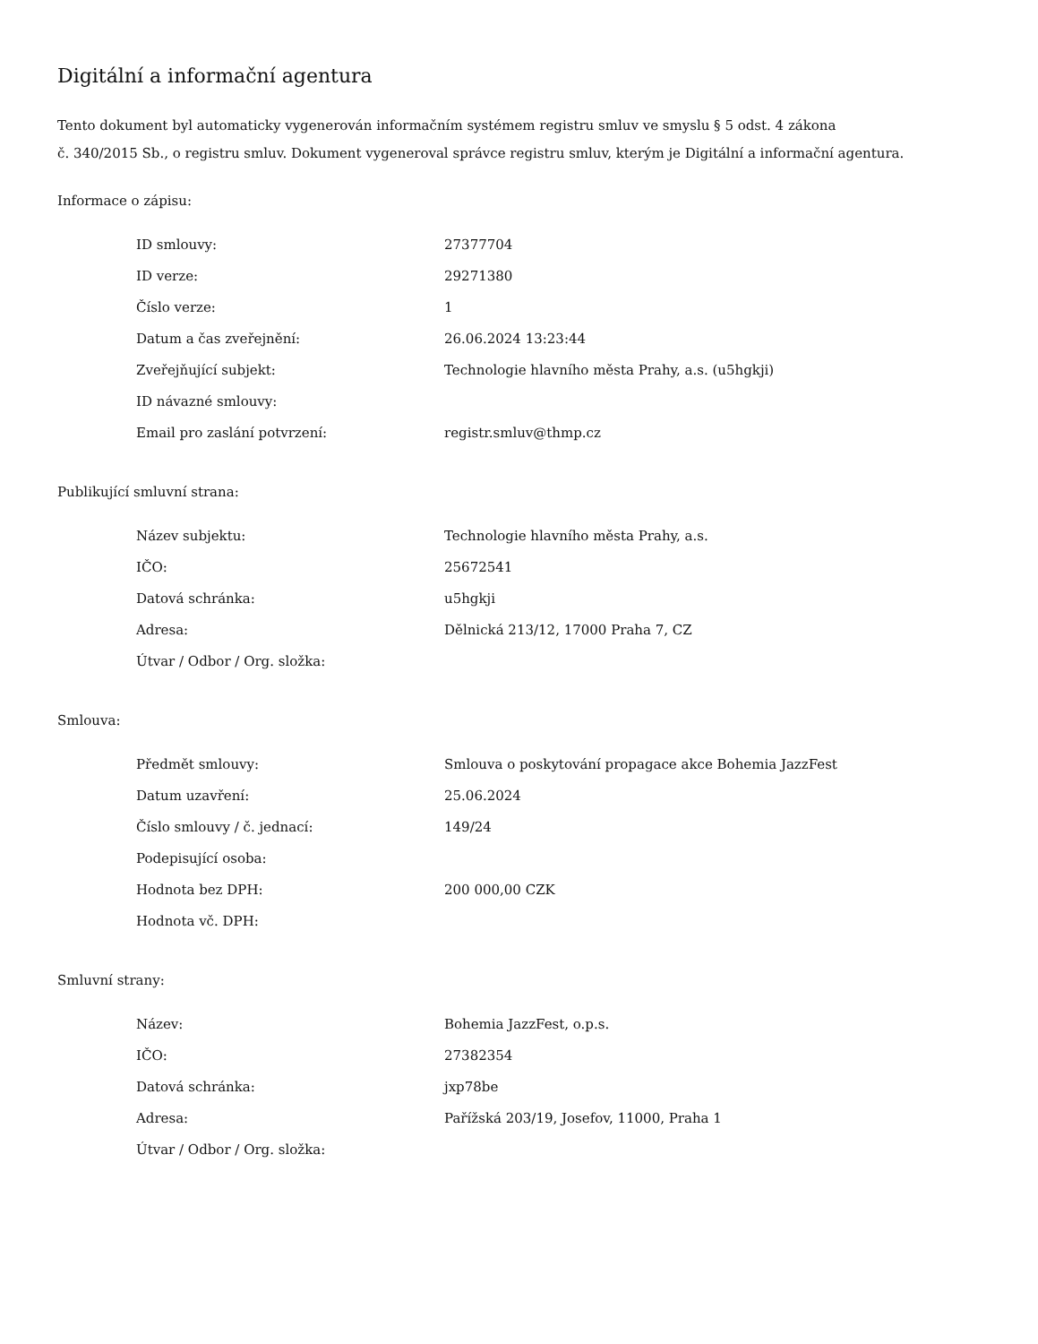Digitální a informační agentura
Tento dokument byl automaticky vygenerován informačním systémem registru smluv ve smyslu § 5 odst. 4 zákona
č. 340/2015 Sb., o registru smluv. Dokument vygeneroval správce registru smluv, kterým je Digitální a informační agentura.
Informace o zápisu:
| ID smlouvy: | 27377704 |
| ID verze: | 29271380 |
| Číslo verze: | 1 |
| Datum a čas zveřejnění: | 26.06.2024 13:23:44 |
| Zveřejňující subjekt: | Technologie hlavního města Prahy, a.s. (u5hgkji) |
| ID návazné smlouvy: | |
| Email pro zaslání potvrzení: | registr.smluv@thmp.cz |
Publikující smluvní strana:
| Název subjektu: | Technologie hlavního města Prahy, a.s. |
| IČO: | 25672541 |
| Datová schránka: | u5hgkji |
| Adresa: | Dělnická 213/12, 17000 Praha 7, CZ |
| Útvar / Odbor / Org. složka: | |
Smlouva:
| Předmět smlouvy: | Smlouva o poskytování propagace akce Bohemia JazzFest |
| Datum uzavření: | 25.06.2024 |
| Číslo smlouvy / č. jednací: | 149/24 |
| Podepisující osoba: | |
| Hodnota bez DPH: | 200 000,00 CZK |
| Hodnota vč. DPH: | |
Smluvní strany:
| Název: | Bohemia JazzFest, o.p.s. |
| IČO: | 27382354 |
| Datová schránka: | jxp78be |
| Adresa: | Pařížská 203/19, Josefov, 11000, Praha 1 |
| Útvar / Odbor / Org. složka: | |